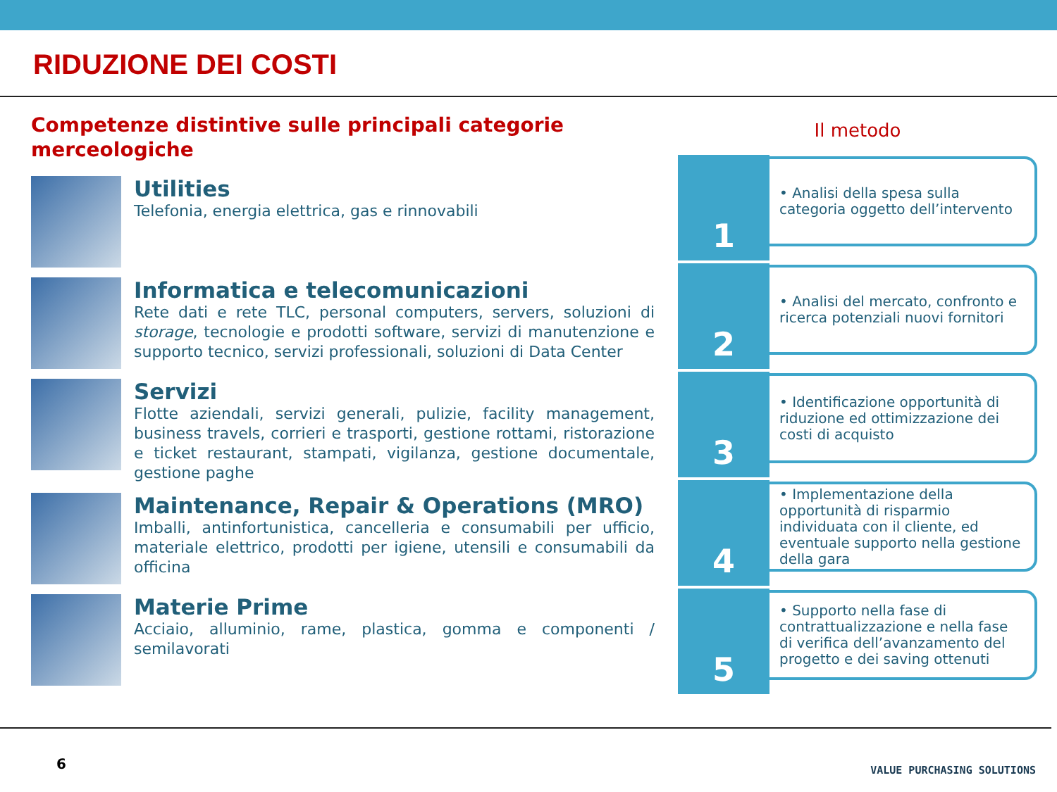RIDUZIONE DEI COSTI
Competenze distintive sulle principali categorie merceologiche
Utilities
Telefonia, energia elettrica, gas e rinnovabili
Informatica e telecomunicazioni
Rete dati e rete TLC, personal computers, servers, soluzioni di storage, tecnologie e prodotti software, servizi di manutenzione e supporto tecnico, servizi professionali, soluzioni di Data Center
Servizi
Flotte aziendali, servizi generali, pulizie, facility management, business travels, corrieri e trasporti, gestione rottami, ristorazione e ticket restaurant, stampati, vigilanza, gestione documentale, gestione paghe
Maintenance, Repair & Operations (MRO)
Imballi, antinfortunistica, cancelleria e consumabili per ufficio, materiale elettrico, prodotti per igiene, utensili e consumabili da officina
Materie Prime
Acciaio, alluminio, rame, plastica, gomma e componenti / semilavorati
Il metodo
1
• Analisi della spesa sulla categoria oggetto dell’intervento
2
• Analisi del mercato, confronto e ricerca potenziali nuovi fornitori
3
• Identificazione opportunità di riduzione ed ottimizzazione dei costi di acquisto
4
• Implementazione della opportunità di risparmio individuata con il cliente, ed eventuale supporto nella gestione della gara
5
• Supporto nella fase di contrattualizzazione e nella fase di verifica dell’avanzamento del progetto e dei saving ottenuti
6 VALUE PURCHASING SOLUTIONS